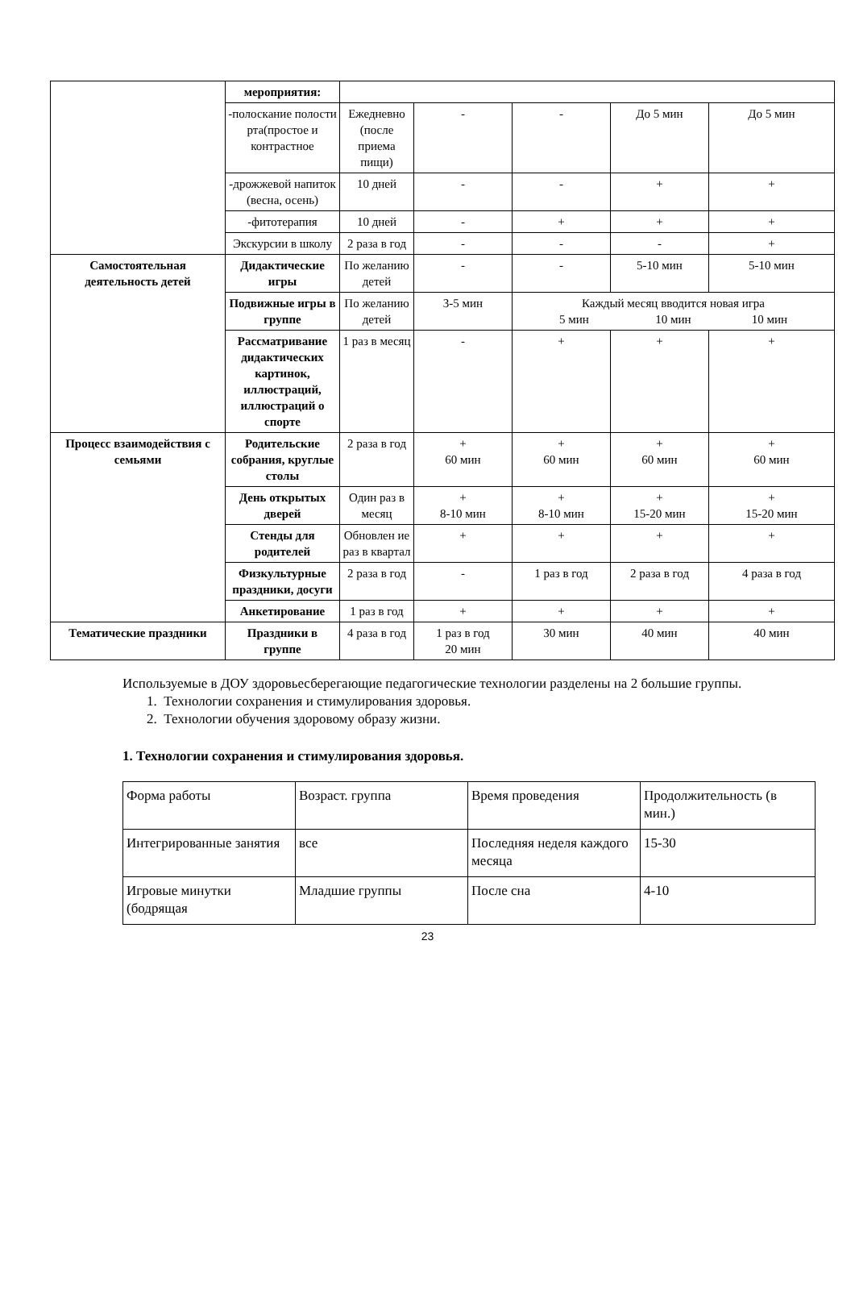| | мероприятия: | | | | | |
| | -полоскание полости рта(простое и контрастное | Ежедневно (после приема пищи) | - | - | До 5 мин | До 5 мин |
| | -дрожжевой напиток (весна, осень) | 10 дней | - | - | + | + |
| | -фитотерапия | 10 дней | - | + | + | + |
| | Экскурсии в школу | 2 раза в год | - | - | - | + |
| Самостоятельная деятельность детей | Дидактические игры | По желанию детей | - | - | 5-10 мин | 5-10 мин |
| | Подвижные игры в группе | По желанию детей | 3-5 мин | Каждый месяц вводится новая игра 5 мин 10 мин 10 мин | | |
| | Рассматривание дидактических картинок, иллюстраций, иллюстраций о спорте | 1 раз в месяц | - | + | + | + |
| Процесс взаимодействия с семьями | Родительские собрания, круглые столы | 2 раза в год | + 60 мин | + 60 мин | + 60 мин | + 60 мин |
| | День открытых дверей | Один раз в месяц | + 8-10 мин | + 8-10 мин | + 15-20 мин | + 15-20 мин |
| | Стенды для родителей | Обновлен ие раз в квартал | + | + | + | + |
| | Физкультурные праздники, досуги | 2 раза в год | - | 1 раз в год | 2 раза в год | 4 раза в год |
| | Анкетирование | 1 раз в год | + | + | + | + |
| Тематические праздники | Праздники в группе | 4 раза в год | 1 раз в год 20 мин | 30 мин | 40 мин | 40 мин |
Используемые в ДОУ здоровьесберегающие педагогические технологии разделены на 2 большие группы.
1. Технологии сохранения и стимулирования здоровья.
2. Технологии обучения здоровому образу жизни.
1. Технологии сохранения и стимулирования здоровья.
| Форма работы | Возраст. группа | Время проведения | Продолжительность (в мин.) |
| Интегрированные занятия | все | Последняя неделя каждого месяца | 15-30 |
| Игровые минутки (бодрящая | Младшие группы | После сна | 4-10 |
23